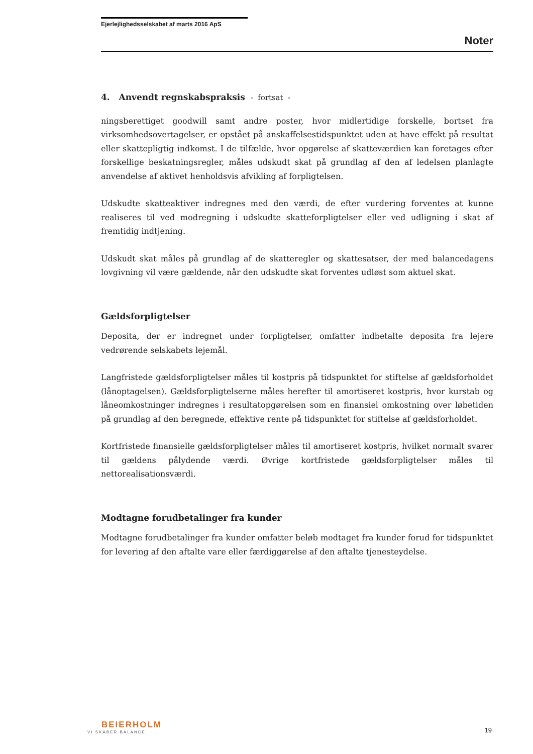Ejerlejlighedsselskabet af marts 2016 ApS
Noter
4. Anvendt regnskabspraksis - fortsat -
ningsberettiget goodwill samt andre poster, hvor midlertidige forskelle, bortset fra virksomhedsovertagelser, er opstået på anskaffelsestidspunktet uden at have effekt på resultat eller skattepligtig indkomst. I de tilfælde, hvor opgørelse af skatteværdien kan foretages efter forskellige beskatningsregler, måles udskudt skat på grundlag af den af ledelsen planlagte anvendelse af aktivet henholdsvis afvikling af forpligtelsen.
Udskudte skatteaktiver indregnes med den værdi, de efter vurdering forventes at kunne realiseres til ved modregning i udskudte skatteforpligtelser eller ved udligning i skat af fremtidig indtjening.
Udskudt skat måles på grundlag af de skatteregler og skattesatser, der med balancedagens lovgivning vil være gældende, når den udskudte skat forventes udløst som aktuel skat.
Gældsforpligtelser
Deposita, der er indregnet under forpligtelser, omfatter indbetalte deposita fra lejere vedrørende selskabets lejemål.
Langfristede gældsforpligtelser måles til kostpris på tidspunktet for stiftelse af gældsforholdet (lånoptagelsen). Gældsforpligtelserne måles herefter til amortiseret kostpris, hvor kurstab og låneomkostninger indregnes i resultatopgørelsen som en finansiel omkostning over løbetiden på grundlag af den beregnede, effektive rente på tidspunktet for stiftelse af gældsforholdet.
Kortfristede finansielle gældsforpligtelser måles til amortiseret kostpris, hvilket normalt svarer til gældens pålydende værdi. Øvrige kortfristede gældsforpligtelser måles til nettorealisationsværdi.
Modtagne forudbetalinger fra kunder
Modtagne forudbetalinger fra kunder omfatter beløb modtaget fra kunder forud for tidspunktet for levering af den aftalte vare eller færdiggørelse af den aftalte tjenesteydelse.
BEIERHOLM
VI SKABER BALANCE
19